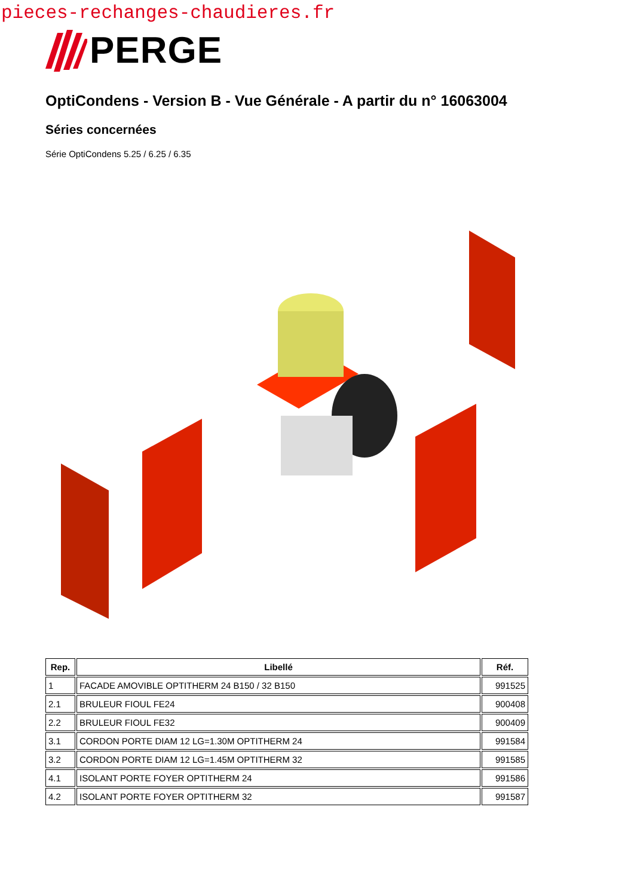pieces-rechanges-chaudieres.fr
PERGE
OptiCondens - Version B - Vue Générale - A partir du n° 16063004
Séries concernées
Série OptiCondens 5.25 / 6.25 / 6.35
| Rep. | Libellé | Réf. |
| --- | --- | --- |
| 1 | FACADE AMOVIBLE OPTITHERM 24 B150 / 32 B150 | 991525 |
| 2.1 | BRULEUR FIOUL FE24 | 900408 |
| 2.2 | BRULEUR FIOUL FE32 | 900409 |
| 3.1 | CORDON PORTE DIAM 12 LG=1.30M OPTITHERM 24 | 991584 |
| 3.2 | CORDON PORTE DIAM 12 LG=1.45M OPTITHERM 32 | 991585 |
| 4.1 | ISOLANT PORTE FOYER OPTITHERM 24 | 991586 |
| 4.2 | ISOLANT PORTE FOYER OPTITHERM 32 | 991587 |